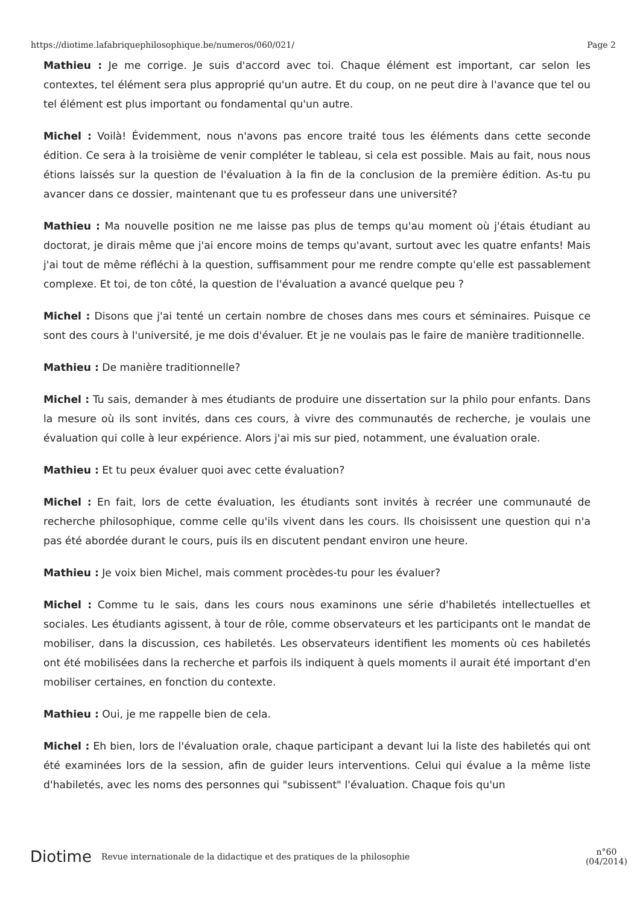https://diotime.lafabriquephilosophique.be/numeros/060/021/ Page 2
Mathieu : Je me corrige. Je suis d'accord avec toi. Chaque élément est important, car selon les contextes, tel élément sera plus approprié qu'un autre. Et du coup, on ne peut dire à l'avance que tel ou tel élément est plus important ou fondamental qu'un autre.
Michel : Voilà! Évidemment, nous n'avons pas encore traité tous les éléments dans cette seconde édition. Ce sera à la troisième de venir compléter le tableau, si cela est possible. Mais au fait, nous nous étions laissés sur la question de l'évaluation à la fin de la conclusion de la première édition. As-tu pu avancer dans ce dossier, maintenant que tu es professeur dans une université?
Mathieu : Ma nouvelle position ne me laisse pas plus de temps qu'au moment où j'étais étudiant au doctorat, je dirais même que j'ai encore moins de temps qu'avant, surtout avec les quatre enfants! Mais j'ai tout de même réfléchi à la question, suffisamment pour me rendre compte qu'elle est passablement complexe. Et toi, de ton côté, la question de l'évaluation a avancé quelque peu ?
Michel : Disons que j'ai tenté un certain nombre de choses dans mes cours et séminaires. Puisque ce sont des cours à l'université, je me dois d'évaluer. Et je ne voulais pas le faire de manière traditionnelle.
Mathieu : De manière traditionnelle?
Michel : Tu sais, demander à mes étudiants de produire une dissertation sur la philo pour enfants. Dans la mesure où ils sont invités, dans ces cours, à vivre des communautés de recherche, je voulais une évaluation qui colle à leur expérience. Alors j'ai mis sur pied, notamment, une évaluation orale.
Mathieu : Et tu peux évaluer quoi avec cette évaluation?
Michel : En fait, lors de cette évaluation, les étudiants sont invités à recréer une communauté de recherche philosophique, comme celle qu'ils vivent dans les cours. Ils choisissent une question qui n'a pas été abordée durant le cours, puis ils en discutent pendant environ une heure.
Mathieu : Je voix bien Michel, mais comment procèdes-tu pour les évaluer?
Michel : Comme tu le sais, dans les cours nous examinons une série d'habiletés intellectuelles et sociales. Les étudiants agissent, à tour de rôle, comme observateurs et les participants ont le mandat de mobiliser, dans la discussion, ces habiletés. Les observateurs identifient les moments où ces habiletés ont été mobilisées dans la recherche et parfois ils indiquent à quels moments il aurait été important d'en mobiliser certaines, en fonction du contexte.
Mathieu : Oui, je me rappelle bien de cela.
Michel : Eh bien, lors de l'évaluation orale, chaque participant a devant lui la liste des habiletés qui ont été examinées lors de la session, afin de guider leurs interventions. Celui qui évalue a la même liste d'habiletés, avec les noms des personnes qui "subissent" l'évaluation. Chaque fois qu'un
Diotime Revue internationale de la didactique et des pratiques de la philosophie n°60
(04/2014)